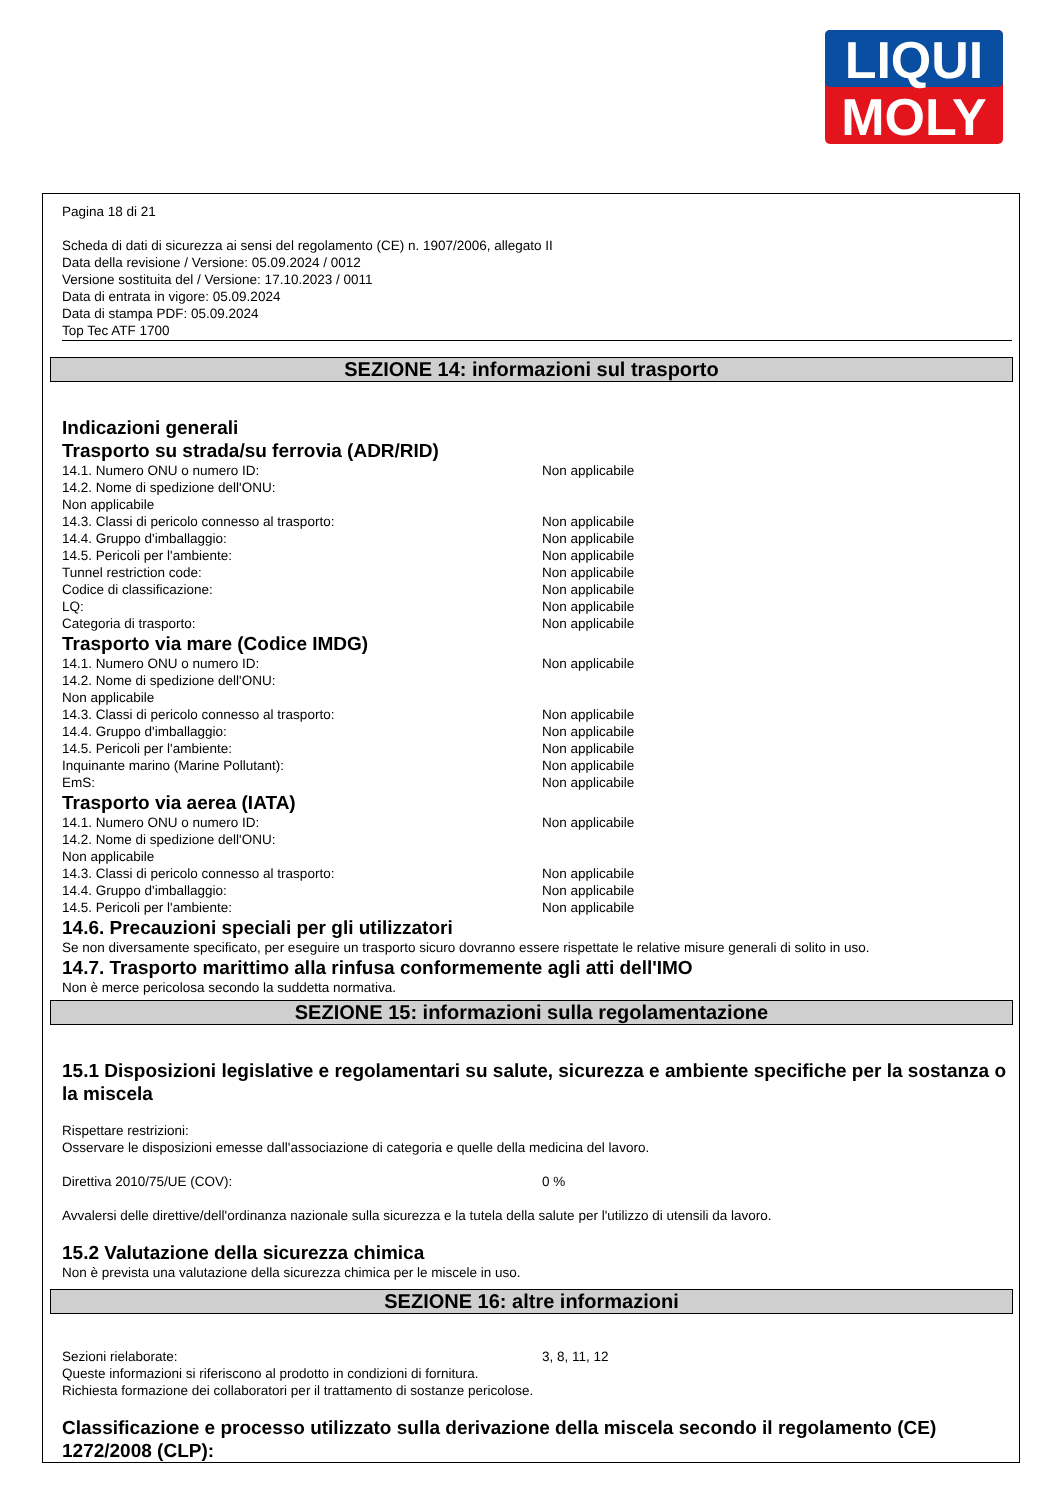LIQUI
MOLY
Pagina 18 di 21
Scheda di dati di sicurezza ai sensi del regolamento (CE) n. 1907/2006, allegato II
Data della revisione / Versione: 05.09.2024 / 0012
Versione sostituita del / Versione: 17.10.2023 / 0011
Data di entrata in vigore: 05.09.2024
Data di stampa PDF: 05.09.2024
Top Tec ATF 1700
SEZIONE 14: informazioni sul trasporto
Indicazioni generali
Trasporto su strada/su ferrovia (ADR/RID)
14.1. Numero ONU o numero ID: Non applicabile
14.2. Nome di spedizione dell'ONU:
Non applicabile
14.3. Classi di pericolo connesso al trasporto: Non applicabile
14.4. Gruppo d'imballaggio: Non applicabile
14.5. Pericoli per l'ambiente: Non applicabile
Tunnel restriction code: Non applicabile
Codice di classificazione: Non applicabile
LQ: Non applicabile
Categoria di trasporto: Non applicabile
Trasporto via mare (Codice IMDG)
14.1. Numero ONU o numero ID: Non applicabile
14.2. Nome di spedizione dell'ONU:
Non applicabile
14.3. Classi di pericolo connesso al trasporto: Non applicabile
14.4. Gruppo d'imballaggio: Non applicabile
14.5. Pericoli per l'ambiente: Non applicabile
Inquinante marino (Marine Pollutant): Non applicabile
EmS: Non applicabile
Trasporto via aerea (IATA)
14.1. Numero ONU o numero ID: Non applicabile
14.2. Nome di spedizione dell'ONU:
Non applicabile
14.3. Classi di pericolo connesso al trasporto: Non applicabile
14.4. Gruppo d'imballaggio: Non applicabile
14.5. Pericoli per l'ambiente: Non applicabile
14.6. Precauzioni speciali per gli utilizzatori
Se non diversamente specificato, per eseguire un trasporto sicuro dovranno essere rispettate le relative misure generali di solito in uso.
14.7. Trasporto marittimo alla rinfusa conformemente agli atti dell'IMO
Non è merce pericolosa secondo la suddetta normativa.
SEZIONE 15: informazioni sulla regolamentazione
15.1 Disposizioni legislative e regolamentari su salute, sicurezza e ambiente specifiche per la sostanza o la miscela
Rispettare restrizioni:
Osservare le disposizioni emesse dall'associazione di categoria e quelle della medicina del lavoro.
Direttiva 2010/75/UE (COV): 0 %
Avvalersi delle direttive/dell'ordinanza nazionale sulla sicurezza e la tutela della salute per l'utilizzo di utensili da lavoro.
15.2 Valutazione della sicurezza chimica
Non è prevista una valutazione della sicurezza chimica per le miscele in uso.
SEZIONE 16: altre informazioni
Sezioni rielaborate: 3, 8, 11, 12
Queste informazioni si riferiscono al prodotto in condizioni di fornitura.
Richiesta formazione dei collaboratori per il trattamento di sostanze pericolose.
Classificazione e processo utilizzato sulla derivazione della miscela secondo il regolamento (CE) 1272/2008 (CLP):